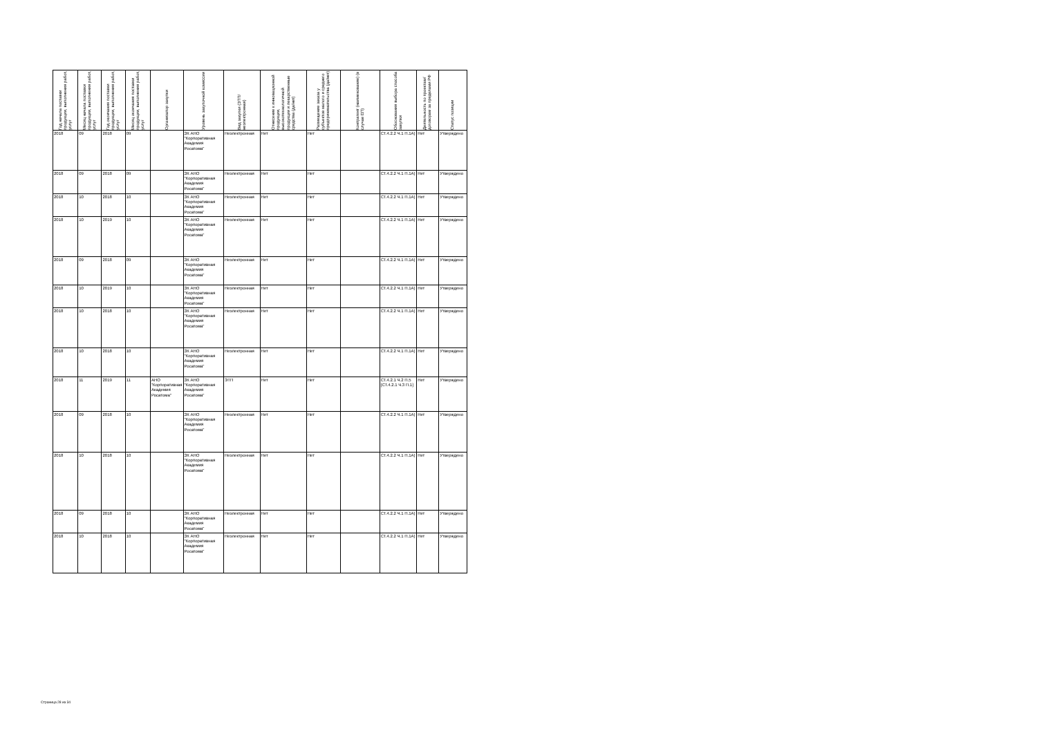| Год начала поставки продукции, выполнения работ, услуг | Месяц начала поставки продукции, выполнения работ, услуг | Год окончания поставки продукции, выполнения работ, услуг | Месяц окончания поставки продукции, выполнения работ, услуг | Организатор закупки | Уровень закупочной комиссии | Вид закупки (ЭТП/неэлектронная) | Отнесение к инновационной продукции, высокотехнологичной продукции и лекарственные средства (да/нет) | Размещение заказа у субъектов малого и среднего предпринимательства (да/нет) | Контрагент (наименование) (в случае ЕП) | Обоснования выбора способа закупки | Деятельность по проектам/договорам за пределами РФ | Статус позиции |
| --- | --- | --- | --- | --- | --- | --- | --- | --- | --- | --- | --- | --- |
| 2018 | 09 | 2018 | 09 | | ЗК АНО "Корпоративная Академия Росатома" | Неэлектронная | Нет | Нет | | СТ.4.2.2 Ч.1 П.1А) | Нет | Утверждено |
| 2018 | 09 | 2018 | 09 | | ЗК АНО "Корпоративная Академия Росатома" | Неэлектронная | Нет | Нет | | СТ.4.2.2 Ч.1 П.1А) | Нет | Утверждено |
| 2018 | 10 | 2018 | 10 | | ЗК АНО "Корпоративная Академия Росатома" | Неэлектронная | Нет | Нет | | СТ.4.2.2 Ч.1 П.1А) | Нет | Утверждено |
| 2018 | 10 | 2019 | 10 | | ЗК АНО "Корпоративная Академия Росатома" | Неэлектронная | Нет | Нет | | СТ.4.2.2 Ч.1 П.1А) | Нет | Утверждено |
| 2018 | 09 | 2018 | 09 | | ЗК АНО "Корпоративная Академия Росатома" | Неэлектронная | Нет | Нет | | СТ.4.2.2 Ч.1 П.1А) | Нет | Утверждено |
| 2018 | 10 | 2019 | 10 | | ЗК АНО "Корпоративная Академия Росатома" | Неэлектронная | Нет | Нет | | СТ.4.2.2 Ч.1 П.1А) | Нет | Утверждено |
| 2018 | 10 | 2018 | 10 | | ЗК АНО "Корпоративная Академия Росатома" | Неэлектронная | Нет | Нет | | СТ.4.2.2 Ч.1 П.1А) | Нет | Утверждено |
| 2018 | 10 | 2018 | 10 | | ЗК АНО "Корпоративная Академия Росатома" | Неэлектронная | Нет | Нет | | СТ.4.2.2 Ч.1 П.1А) | Нет | Утверждено |
| 2018 | 11 | 2019 | 11 | АНО "Корпоративная Академия Росатома" | ЗК АНО "Корпоративная Академия Росатома" | ЭТП | Нет | Нет | | СТ.4.2.1 Ч.2 П.5 [СТ.4.2.1 Ч.3 П.1] | Нет | Утверждено |
| 2018 | 09 | 2018 | 10 | | ЗК АНО "Корпоративная Академия Росатома" | Неэлектронная | Нет | Нет | | СТ.4.2.2 Ч.1 П.1А) | Нет | Утверждено |
| 2018 | 10 | 2018 | 10 | | ЗК АНО "Корпоративная Академия Росатома" | Неэлектронная | Нет | Нет | | СТ.4.2.2 Ч.1 П.1А) | Нет | Утверждено |
| 2018 | 09 | 2018 | 10 | | ЗК АНО "Корпоративная Академия Росатома" | Неэлектронная | Нет | Нет | | СТ.4.2.2 Ч.1 П.1А) | Нет | Утверждено |
| 2018 | 10 | 2018 | 10 | | ЗК АНО "Корпоративная Академия Росатома" | Неэлектронная | Нет | Нет | | СТ.4.2.2 Ч.1 П.1А) | Нет | Утверждено |
Страница 28 из 34